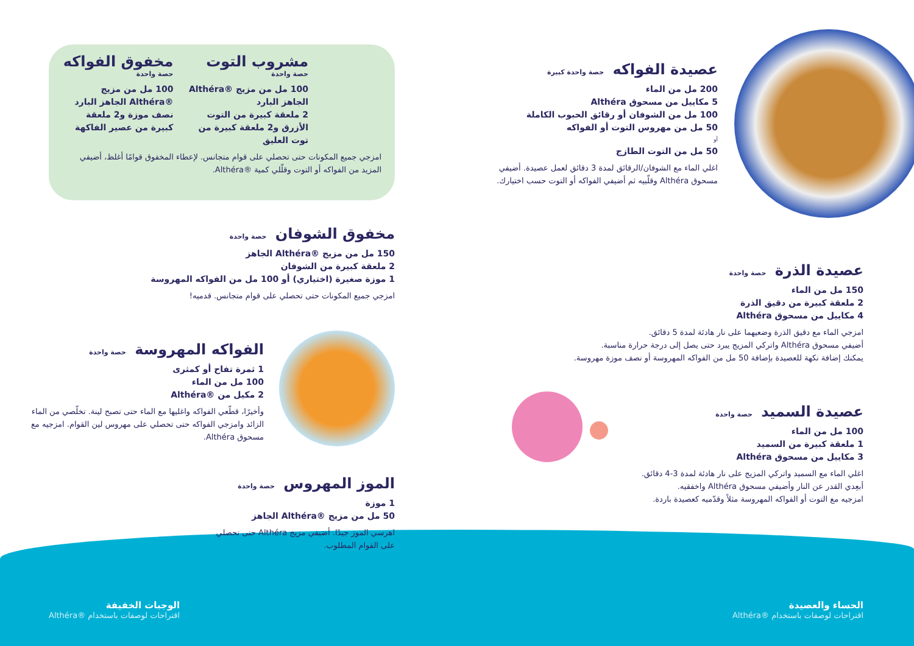عصيدة الفواكه حصة واحدة كبيرة
200 مل من الماء
5 مكاييل من مسحوق Althéra
100 مل من الشوفان أو رقائق الحبوب الكاملة
50 مل من مهروس التوت أو الفواكه
أو
50 مل من التوت الطازج
اغلي الماء مع الشوفان/الرقائق لمدة 3 دقائق لعمل عصيدة. أضيفي مسحوق Althéra وقلّبيه ثم أضيفي الفواكه أو التوت حسب اختيارك.
عصيدة الذرة حصة واحدة
150 مل من الماء
2 ملعقة كبيرة من دقيق الذرة
4 مكاييل من مسحوق Althéra
امزجي الماء مع دقيق الذرة وضعيهما على نار هادئة لمدة 5 دقائق.
أضيفي مسحوق Althéra واتركي المزيج يبرد حتى يصل إلى درجة حرارة مناسبة.
يمكنك إضافة نكهة للعصيدة بإضافة 50 مل من الفواكه المهروسة أو نصف موزة مهروسة.
عصيدة السميد حصة واحدة
100 مل من الماء
1 ملعقة كبيرة من السميد
3 مكاييل من مسحوق Althéra
اغلي الماء مع السميد واتركي المزيج على نار هادئة لمدة 3-4 دقائق.
أبعِدي القدر عن النار وأضيفي مسحوق Althéra واخفقيه.
امزجيه مع التوت أو الفواكه المهروسة مثلاً وقدّميه كعصيدة باردة.
مشروب التوت
حصة واحدة
100 مل من مزيج ®Althéra الجاهز البارد
2 ملعقة كبيرة من التوت الأزرق و2 ملعقة كبيرة من توت العليق
مخفوق الفواكه
حصة واحدة
100 مل من مزيج ®Althéra الجاهز البارد
نصف موزة و2 ملعقة كبيرة من عصير الفاكهة
امزجي جميع المكونات حتى تحصلي على قوام متجانس. لإعطاء المخفوق قوامًا أغلظ، أضيفي المزيد من الفواكه أو التوت وقلّلي كمية ®Althéra.
مخفوق الشوفان حصة واحدة
150 مل من مزيج ®Althéra الجاهز
2 ملعقة كبيرة من الشوفان
1 موزة صغيرة (اختياري) أو 100 مل من الفواكه المهروسة
امزجي جميع المكونات حتى تحصلي على قوام متجانس. قدميه!
الفواكه المهروسة حصة واحدة
1 ثمرة تفاح أو كمثرى
100 مل من الماء
2 مكيل من ®Althéra
وأخيرًا، قطّعي الفواكه واغليها مع الماء حتى تصبح لينة. تخلّصي من الماء الزائد وامزجي الفواكه حتى تحصلي على مهروس لين القوام. امزجيه مع مسحوق Althéra.
الموز المهروس حصة واحدة
1 موزة
50 مل من مزيج ®Althéra الجاهز
اهرسي الموز جيدًا. أضيفي مزيج Althéra حتى تحصلي على القوام المطلوب.
الوجبات الخفيفة
اقتراحات لوصفات باستخدام ®Althéra
الحساء والعصيدة
اقتراحات لوصفات باستخدام ®Althéra